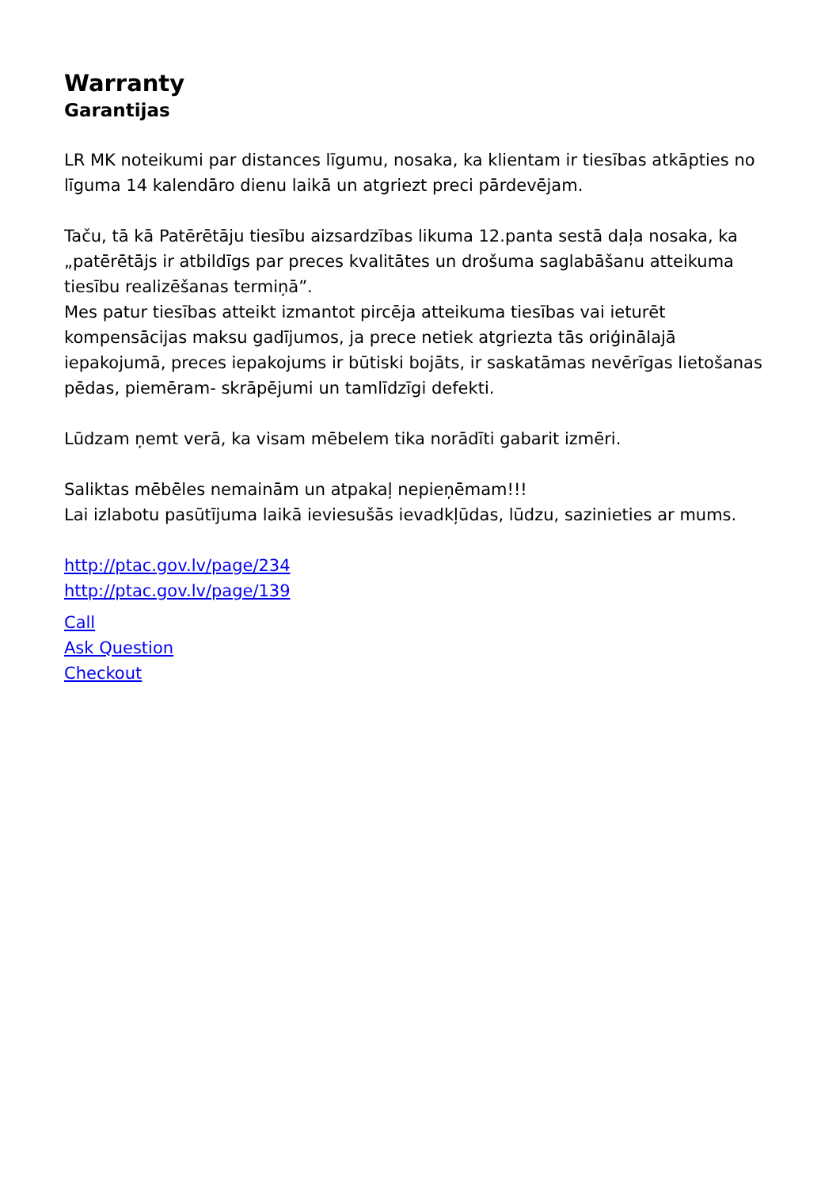Warranty
Garantijas
LR MK noteikumi par distances līgumu, nosaka, ka klientam ir tiesības atkāpties no līguma 14 kalendāro dienu laikā un atgriezt preci pārdevējam.
Taču, tā kā Patērētāju tiesību aizsardzības likuma 12.panta sestā daļa nosaka, ka „patērētājs ir atbildīgs par preces kvalitātes un drošuma saglabāšanu atteikuma tiesību realizēšanas termiņā”.
Mes patur tiesības atteikt izmantot pircēja atteikuma tiesības vai ieturēt kompensācijas maksu gadījumos, ja prece netiek atgriezta tās oriģinālajā iepakojumā, preces iepakojums ir būtiski bojāts, ir saskatāmas nevērīgas lietošanas pēdas, piemēram- skrāpējumi un tamlīdzīgi defekti.
Lūdzam ņemt verā, ka visam mēbelem tika norādīti gabarit izmēri.
Saliktas mēbēles nemainām un atpakaļ nepieņēmam!!!
Lai izlabotu pasūtījuma laikā ieviesušās ievadkļūdas, lūdzu, sazinieties ar mums.
http://ptac.gov.lv/page/234
http://ptac.gov.lv/page/139
Call
Ask Question
Checkout